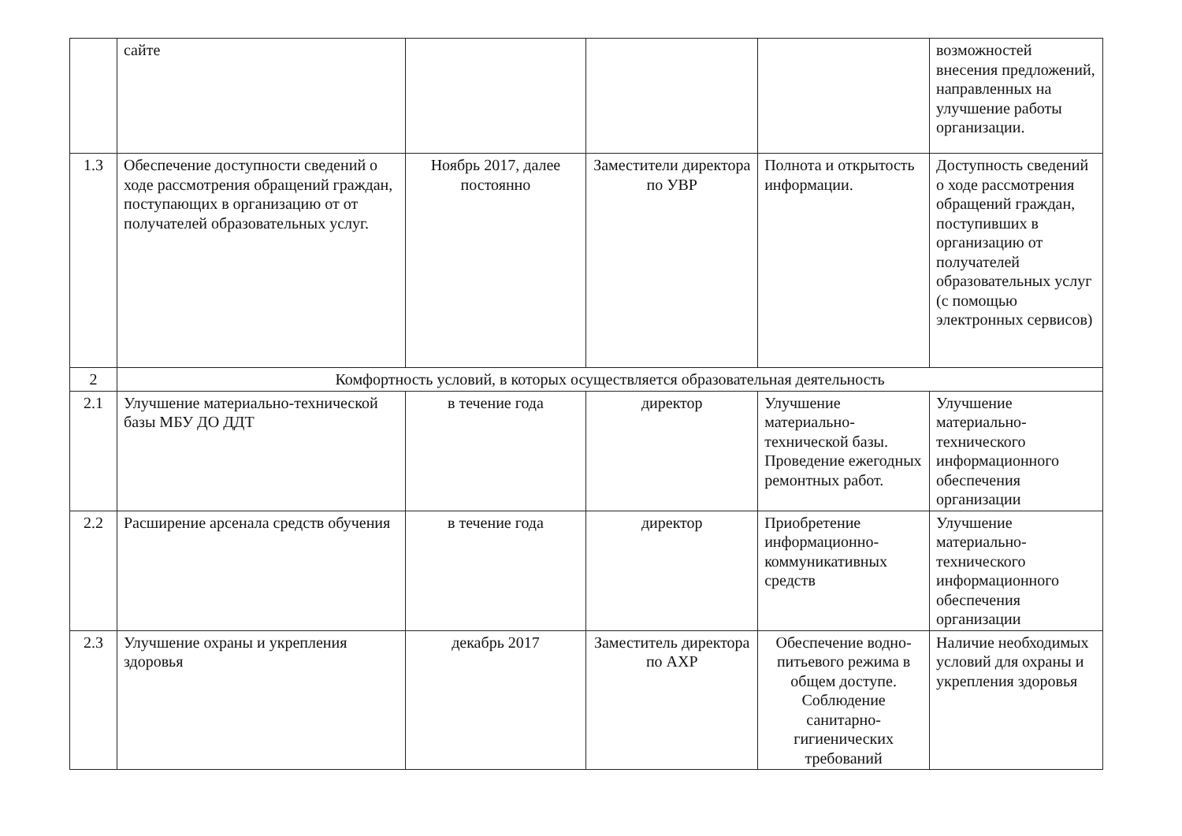| | сайте | | | | возможностей внесения предложений, направленных на улучшение работы организации. |
| 1.3 | Обеспечение доступности сведений о ходе рассмотрения обращений граждан, поступающих в организацию от от получателей образовательных услуг. | Ноябрь 2017, далее постоянно | Заместители директора по УВР | Полнота и открытость информации. | Доступность сведений о ходе рассмотрения обращений граждан, поступивших в организацию от получателей образовательных услуг (с помощью электронных сервисов) |
| 2 | Комфортность условий, в которых осуществляется образовательная деятельность | | | | |
| 2.1 | Улучшение материально-технической базы МБУ ДО ДДТ | в течение года | директор | Улучшение материально-технической базы. Проведение ежегодных ремонтных работ. | Улучшение материально-технического информационного обеспечения организации |
| 2.2 | Расширение арсенала средств обучения | в течение года | директор | Приобретение информационно-коммуникативных средств | Улучшение материально-технического информационного обеспечения организации |
| 2.3 | Улучшение охраны и укрепления здоровья | декабрь 2017 | Заместитель директора по АХР | Обеспечение водно-питьевого режима в общем доступе. Соблюдение санитарно-гигиенических требований | Наличие необходимых условий для охраны и укрепления здоровья |